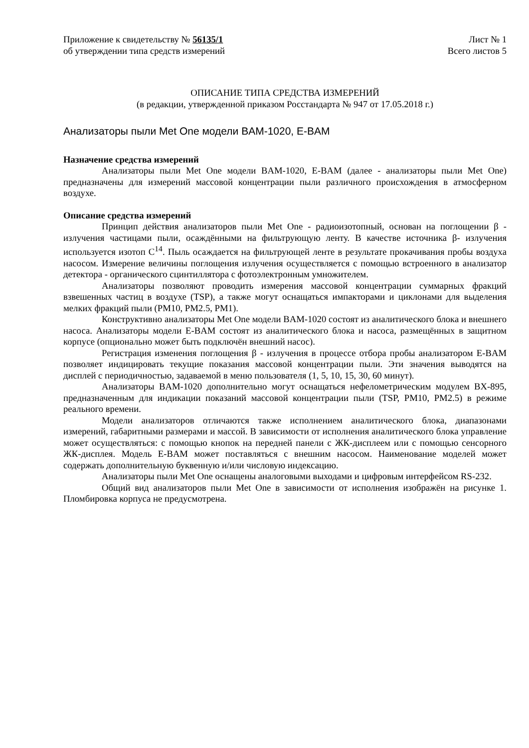Приложение к свидетельству № 56135/1
об утверждении типа средств измерений
Лист № 1
Всего листов 5
ОПИСАНИЕ ТИПА СРЕДСТВА ИЗМЕРЕНИЙ
(в редакции, утвержденной приказом Росстандарта № 947 от 17.05.2018 г.)
Анализаторы пыли Met One модели BAM-1020, E-BAM
Назначение средства измерений
Анализаторы пыли Met One модели BAM-1020, E-BAM (далее - анализаторы пыли Met One) предназначены для измерений массовой концентрации пыли различного происхождения в атмосферном воздухе.
Описание средства измерений
Принцип действия анализаторов пыли Met One - радиоизотопный, основан на поглощении β - излучения частицами пыли, осаждёнными на фильтрующую ленту. В качестве источника β- излучения используется изотоп C<sup>14</sup>. Пыль осаждается на фильтрующей ленте в результате прокачивания пробы воздуха насосом. Измерение величины поглощения излучения осуществляется с помощью встроенного в анализатор детектора - органического сцинтиллятора с фотоэлектронным умножителем.
Анализаторы позволяют проводить измерения массовой концентрации суммарных фракций взвешенных частиц в воздухе (TSP), а также могут оснащаться импакторами и циклонами для выделения мелких фракций пыли (PM10, PM2.5, PM1).
Конструктивно анализаторы Met One модели BAM-1020 состоят из аналитического блока и внешнего насоса. Анализаторы модели E-BAM состоят из аналитического блока и насоса, размещённых в защитном корпусе (опционально может быть подключён внешний насос).
Регистрация изменения поглощения β - излучения в процессе отбора пробы анализатором E-BAM позволяет индицировать текущие показания массовой концентрации пыли. Эти значения выводятся на дисплей с периодичностью, задаваемой в меню пользователя (1, 5, 10, 15, 30, 60 минут).
Анализаторы BAM-1020 дополнительно могут оснащаться нефелометрическим модулем BX-895, предназначенным для индикации показаний массовой концентрации пыли (TSP, PM10, PM2.5) в режиме реального времени.
Модели анализаторов отличаются также исполнением аналитического блока, диапазонами измерений, габаритными размерами и массой. В зависимости от исполнения аналитического блока управление может осуществляться: с помощью кнопок на передней панели с ЖК-дисплеем или с помощью сенсорного ЖК-дисплея. Модель E-BAM может поставляться с внешним насосом. Наименование моделей может содержать дополнительную буквенную и/или числовую индексацию.
Анализаторы пыли Met One оснащены аналоговыми выходами и цифровым интерфейсом RS-232.
Общий вид анализаторов пыли Met One в зависимости от исполнения изображён на рисунке 1. Пломбировка корпуса не предусмотрена.